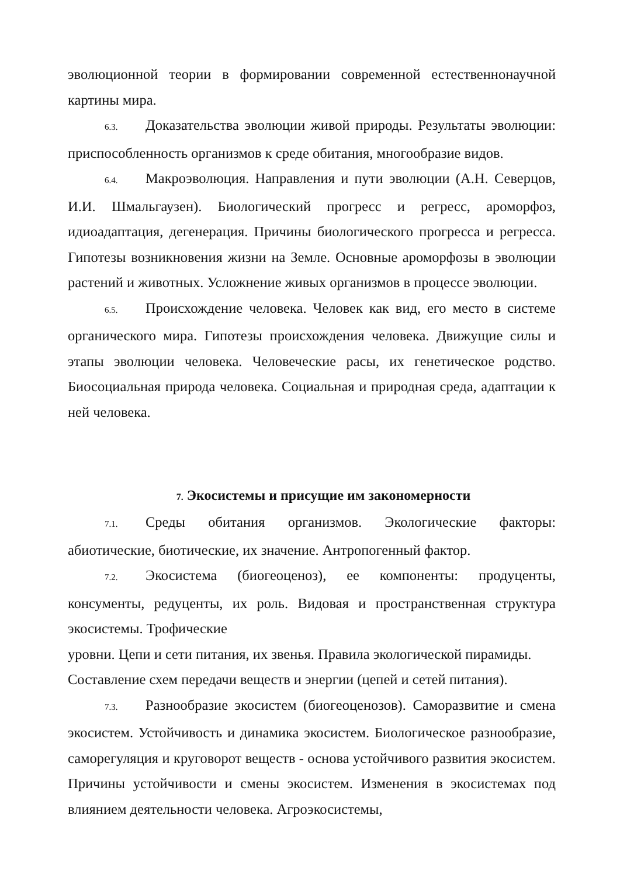эволюционной теории в формировании современной естественнонаучной картины мира.
6.3. Доказательства эволюции живой природы. Результаты эволюции: приспособленность организмов к среде обитания, многообразие видов.
6.4. Макроэволюция. Направления и пути эволюции (А.Н. Северцов, И.И. Шмальгаузен). Биологический прогресс и регресс, ароморфоз, идиоадаптация, дегенерация. Причины биологического прогресса и регресса. Гипотезы возникновения жизни на Земле. Основные ароморфозы в эволюции растений и животных. Усложнение живых организмов в процессе эволюции.
6.5. Происхождение человека. Человек как вид, его место в системе органического мира. Гипотезы происхождения человека. Движущие силы и этапы эволюции человека. Человеческие расы, их генетическое родство. Биосоциальная природа человека. Социальная и природная среда, адаптации к ней человека.
7. Экосистемы и присущие им закономерности
7.1. Среды обитания организмов. Экологические факторы: абиотические, биотические, их значение. Антропогенный фактор.
7.2. Экосистема (биогеоценоз), ее компоненты: продуценты, консументы, редуценты, их роль. Видовая и пространственная структура экосистемы. Трофические
уровни. Цепи и сети питания, их звенья. Правила экологической пирамиды. Составление схем передачи веществ и энергии (цепей и сетей питания).
7.3. Разнообразие экосистем (биогеоценозов). Саморазвитие и смена экосистем. Устойчивость и динамика экосистем. Биологическое разнообразие, саморегуляция и круговорот веществ - основа устойчивого развития экосистем. Причины устойчивости и смены экосистем. Изменения в экосистемах под влиянием деятельности человека. Агроэкосистемы,